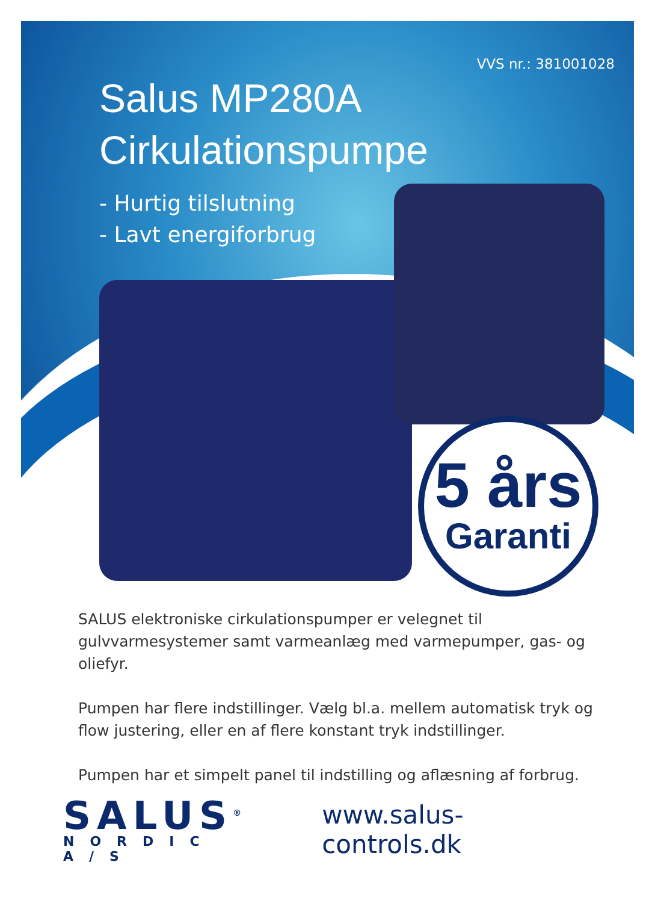VVS nr.: 381001028
Salus MP280A
Cirkulationspumpe
- Hurtig tilslutning
- Lavt energiforbrug
5 års
Garanti
SALUS elektroniske cirkulationspumper er velegnet til gulvvarmesystemer samt varmeanlæg med varmepumper, gas- og oliefyr.
Pumpen har flere indstillinger. Vælg bl.a. mellem automatisk tryk og flow justering, eller en af flere konstant tryk indstillinger.
Pumpen har et simpelt panel til indstilling og aflæsning af forbrug.
SALUS<sup>®</sup>
NORDIC A/S
www.salus-controls.dk